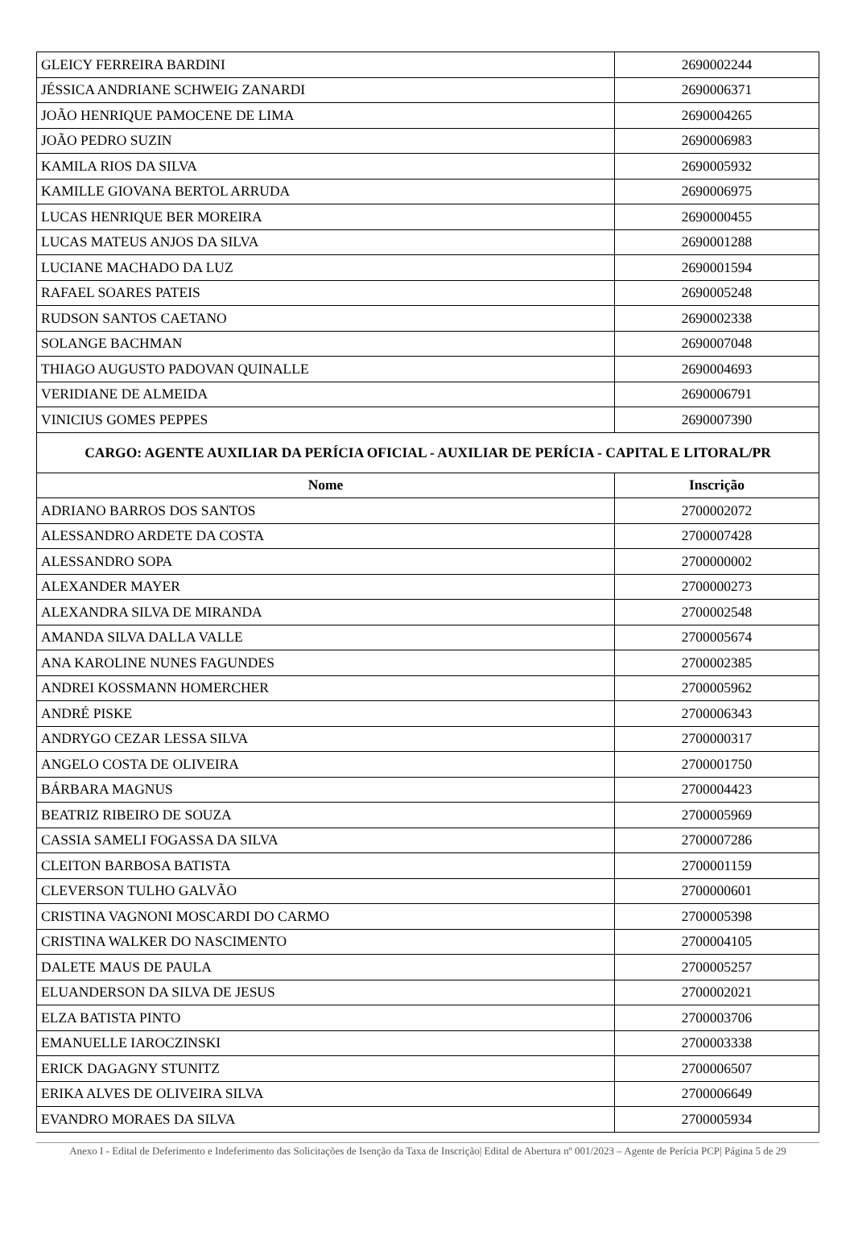| GLEICY FERREIRA BARDINI | 2690002244 |
| JÉSSICA ANDRIANE SCHWEIG ZANARDI | 2690006371 |
| JOÃO HENRIQUE PAMOCENE DE LIMA | 2690004265 |
| JOÃO PEDRO SUZIN | 2690006983 |
| KAMILA RIOS DA SILVA | 2690005932 |
| KAMILLE GIOVANA BERTOL ARRUDA | 2690006975 |
| LUCAS HENRIQUE BER MOREIRA | 2690000455 |
| LUCAS MATEUS ANJOS DA SILVA | 2690001288 |
| LUCIANE MACHADO DA LUZ | 2690001594 |
| RAFAEL SOARES PATEIS | 2690005248 |
| RUDSON SANTOS CAETANO | 2690002338 |
| SOLANGE BACHMAN | 2690007048 |
| THIAGO AUGUSTO PADOVAN QUINALLE | 2690004693 |
| VERIDIANE DE ALMEIDA | 2690006791 |
| VINICIUS GOMES PEPPES | 2690007390 |
| CARGO: AGENTE AUXILIAR DA PERÍCIA OFICIAL - AUXILIAR DE PERÍCIA - CAPITAL E LITORAL/PR | |
| Nome | Inscrição |
| ADRIANO BARROS DOS SANTOS | 2700002072 |
| ALESSANDRO ARDETE DA COSTA | 2700007428 |
| ALESSANDRO SOPA | 2700000002 |
| ALEXANDER MAYER | 2700000273 |
| ALEXANDRA SILVA DE MIRANDA | 2700002548 |
| AMANDA SILVA DALLA VALLE | 2700005674 |
| ANA KAROLINE NUNES FAGUNDES | 2700002385 |
| ANDREI KOSSMANN HOMERCHER | 2700005962 |
| ANDRÉ PISKE | 2700006343 |
| ANDRYGO CEZAR LESSA SILVA | 2700000317 |
| ANGELO COSTA DE OLIVEIRA | 2700001750 |
| BÁRBARA MAGNUS | 2700004423 |
| BEATRIZ RIBEIRO DE SOUZA | 2700005969 |
| CASSIA SAMELI FOGASSA DA SILVA | 2700007286 |
| CLEITON BARBOSA BATISTA | 2700001159 |
| CLEVERSON TULHO GALVÃO | 2700000601 |
| CRISTINA VAGNONI MOSCARDI DO CARMO | 2700005398 |
| CRISTINA WALKER DO NASCIMENTO | 2700004105 |
| DALETE MAUS DE PAULA | 2700005257 |
| ELUANDERSON DA SILVA DE JESUS | 2700002021 |
| ELZA BATISTA PINTO | 2700003706 |
| EMANUELLE IAROCZINSKI | 2700003338 |
| ERICK DAGAGNY STUNITZ | 2700006507 |
| ERIKA ALVES DE OLIVEIRA SILVA | 2700006649 |
| EVANDRO MORAES DA SILVA | 2700005934 |
Anexo I - Edital de Deferimento e Indeferimento das Solicitações de Isenção da Taxa de Inscrição| Edital de Abertura nº 001/2023 – Agente de Perícia PCP| Página 5 de 29